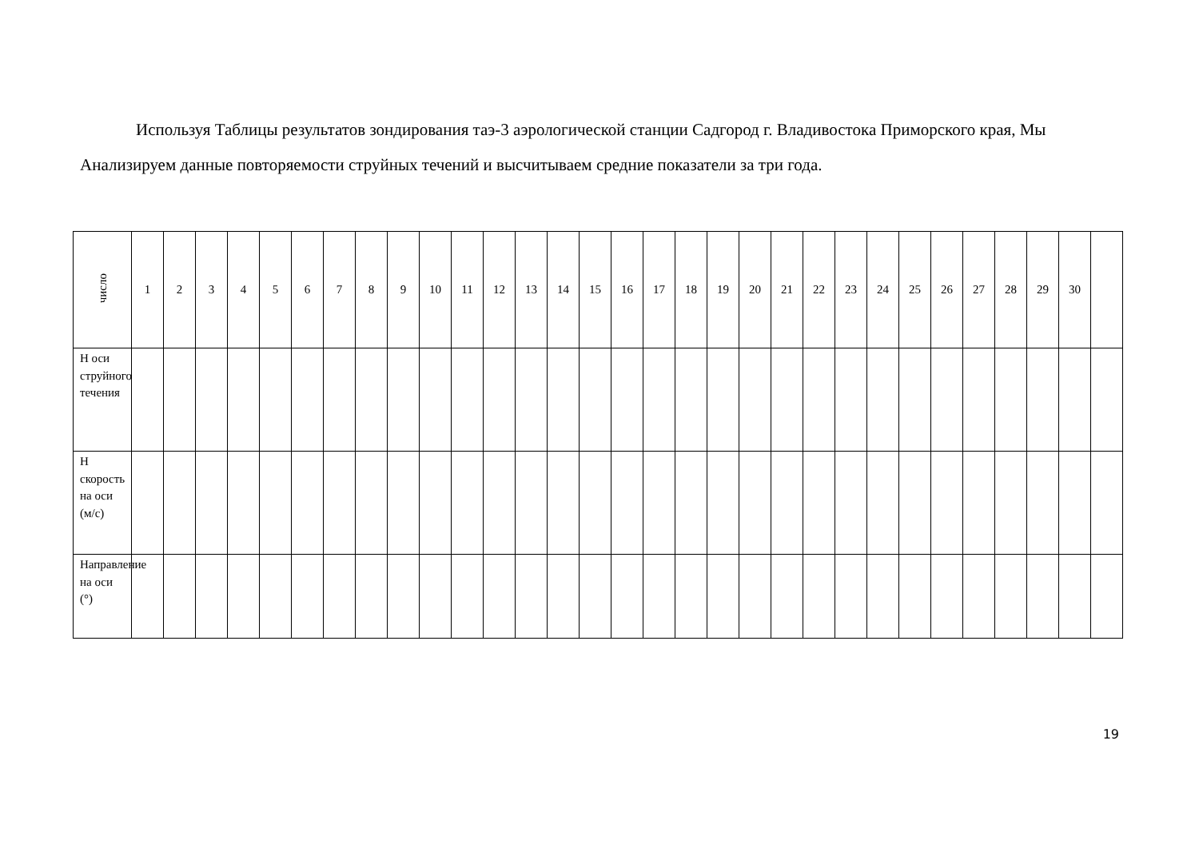Используя Таблицы результатов зондирования таэ-3 аэрологической станции Садгород г. Владивостока Приморского края, Мы Анализируем данные повторяемости струйных течений и высчитываем средние показатели за три года.
| число | 1 | 2 | 3 | 4 | 5 | 6 | 7 | 8 | 9 | 10 | 11 | 12 | 13 | 14 | 15 | 16 | 17 | 18 | 19 | 20 | 21 | 22 | 23 | 24 | 25 | 26 | 27 | 28 | 29 | 30 | |
| --- | --- | --- | --- | --- | --- | --- | --- | --- | --- | --- | --- | --- | --- | --- | --- | --- | --- | --- | --- | --- | --- | --- | --- | --- | --- | --- | --- | --- | --- | --- | --- |
| Н оси струйного течения | | | | | | | | | | | | | | | | | | | | | | | | | | | | | | | |
| Н скорость на оси (м/с) | | | | | | | | | | | | | | | | | | | | | | | | | | | | | | | |
| Направление на оси (°) | | | | | | | | | | | | | | | | | | | | | | | | | | | | | | | |
19